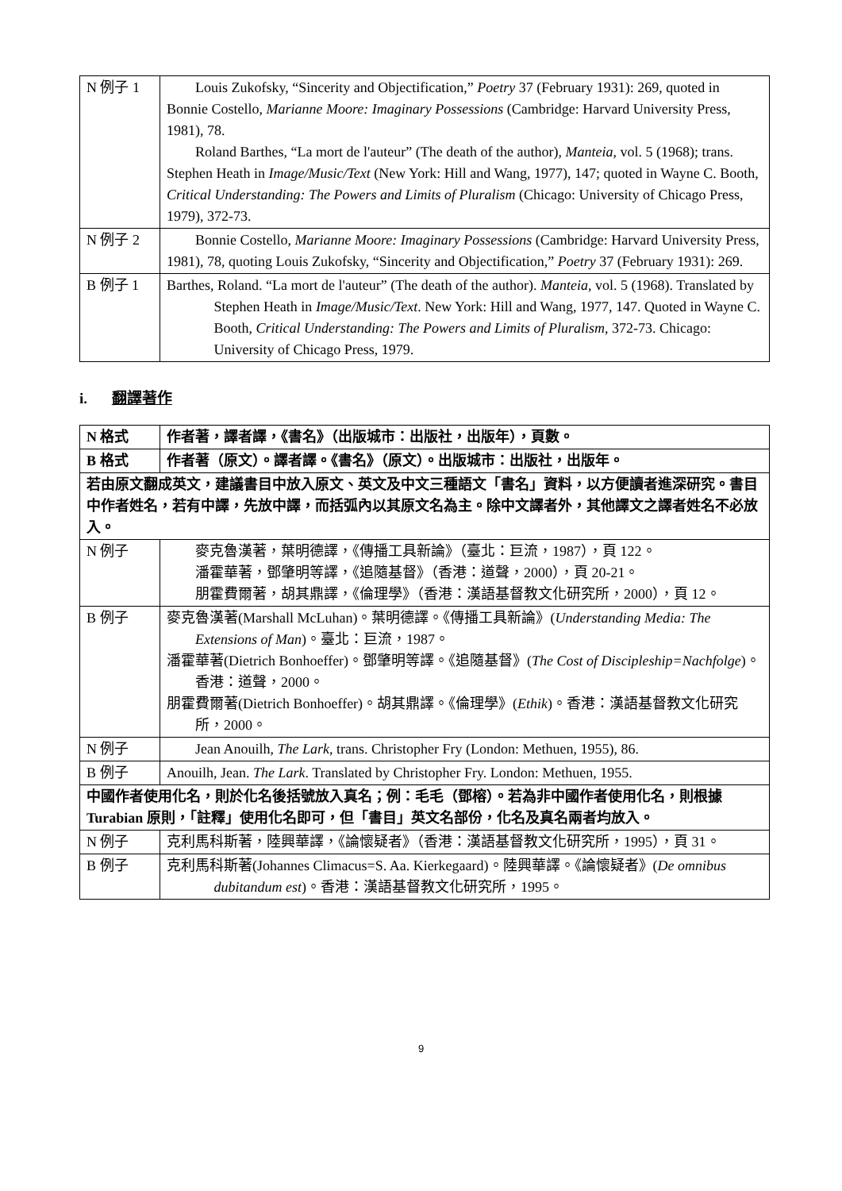| N 例子 1 | Louis Zukofsky, “Sincerity and Objectification,” Poetry 37 (February 1931): 269, quoted in Bonnie Costello, Marianne Moore: Imaginary Possessions (Cambridge: Harvard University Press, 1981), 78. Roland Barthes, “La mort de l'auteur” (The death of the author), Manteia , vol. 5 (1968); trans. Stephen Heath in Image/Music/Text (New York: Hill and Wang, 1977), 147; quoted in Wayne C. Booth, Critical Understanding: The Powers and Limits of Pluralism (Chicago: University of Chicago Press, 1979), 372-73. |
| N 例子 2 | Bonnie Costello, Marianne Moore: Imaginary Possessions (Cambridge: Harvard University Press, 1981), 78, quoting Louis Zukofsky, “Sincerity and Objectification,” Poetry 37 (February 1931): 269. |
| B 例子 1 | Barthes, Roland. “La mort de l'auteur” (The death of the author). Manteia , vol. 5 (1968). Translated by Stephen Heath in Image/Music/Text . New York: Hill and Wang, 1977, 147. Quoted in Wayne C. Booth, Critical Understanding: The Powers and Limits of Pluralism , 372-73. Chicago: University of Chicago Press, 1979. |
i. 翻譯著作
| N 格式 | 作者著，譯者譯，《書名》（出版城市：出版社，出版年），頁數。 |
| B 格式 | 作者著（原文）。譯者譯。《書名》（原文）。出版城市：出版社，出版年。 |
| 若由原文翻成英文，建議書目中放入原文、英文及中文三種語文「書名」資料，以方便讀者進深研究。書目中作者姓名，若有中譯，先放中譯，而括弧內以其原文名為主。除中文譯者外，其他譯文之譯者姓名不必放入。 | |
| N 例子 | 麥克魯漢著，葉明德譯，《傳播工具新論》（臺北：巨流，1987），頁 122。 潘霍華著，鄧肇明等譯，《追隨基督》（香港：道聲，2000），頁 20-21。 朋霍費爾著，胡其鼎譯，《倫理學》（香港：漢語基督教文化研究所，2000），頁 12。 |
| B 例子 | 麥克魯漢著(Marshall McLuhan)。葉明德譯。《傳播工具新論》( Understanding Media: The Extensions of Man )。臺北：巨流，1987。 潘霍華著(Dietrich Bonhoeffer)。鄧肇明等譯。《追隨基督》( The Cost of Discipleship=Nachfolge )。香港：道聲，2000。 朋霍費爾著(Dietrich Bonhoeffer)。胡其鼎譯。《倫理學》( Ethik )。香港：漢語基督教文化研究所，2000。 |
| N 例子 | Jean Anouilh, The Lark , trans. Christopher Fry (London: Methuen, 1955), 86. |
| B 例子 | Anouilh, Jean. The Lark . Translated by Christopher Fry. London: Methuen, 1955. |
| 中國作者使用化名，則於化名後括號放入真名；例：毛毛（鄧榕）。若為非中國作者使用化名，則根據 Turabian 原則，「註釋」使用化名即可，但「書目」英文名部份，化名及真名兩者均放入。 | |
| N 例子 | 克利馬科斯著，陸興華譯，《論懷疑者》（香港：漢語基督教文化研究所，1995），頁 31。 |
| B 例子 | 克利馬科斯著(Johannes Climacus=S. Aa. Kierkegaard)。陸興華譯。《論懷疑者》( De omnibus dubitandum est )。香港：漢語基督教文化研究所，1995。 |
9